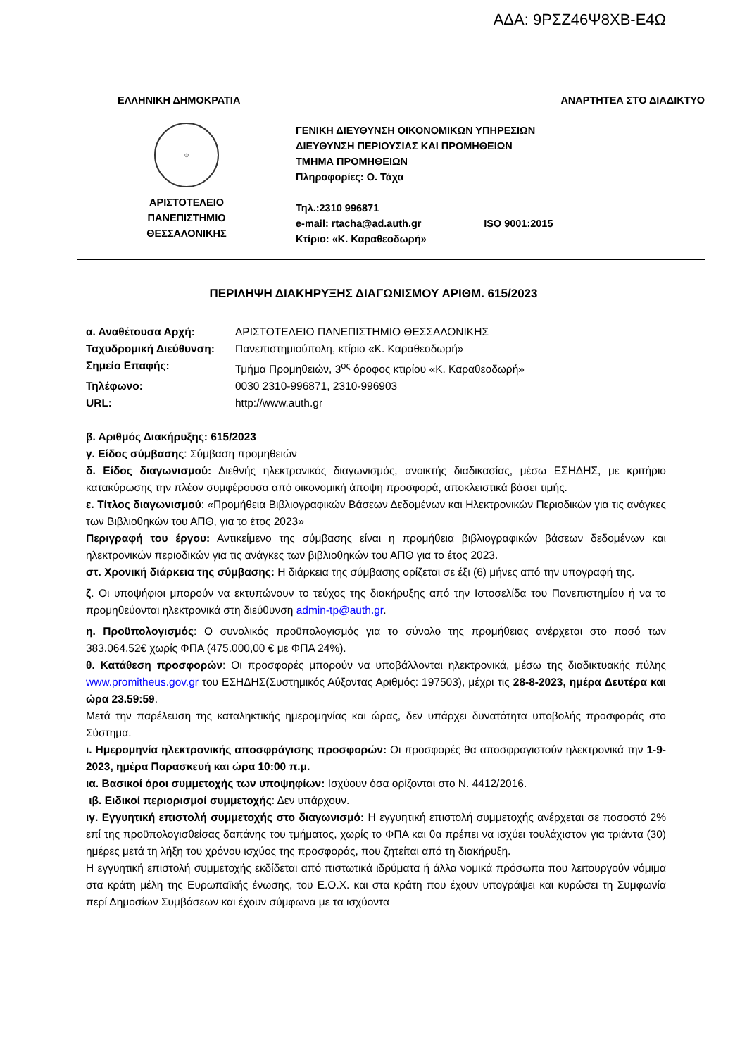ΑΔΑ: 9ΡΣΖ46Ψ8ΧΒ-Ε4Ω
ΕΛΛΗΝΙΚΗ ΔΗΜΟΚΡΑΤΙΑ ΑΝΑΡΤΗΤΕΑ ΣΤΟ ΔΙΑΔΙΚΤΥΟ
☺
ΑΡΙΣΤΟΤΕΛΕΙΟ
ΠΑΝΕΠΙΣΤΗΜΙΟ
ΘΕΣΣΑΛΟΝΙΚΗΣ
ΓΕΝΙΚΗ ΔΙΕΥΘΥΝΣΗ ΟΙΚΟΝΟΜΙΚΩΝ ΥΠΗΡΕΣΙΩΝ
ΔΙΕΥΘΥΝΣΗ ΠΕΡΙΟΥΣΙΑΣ ΚΑΙ ΠΡΟΜΗΘΕΙΩΝ
ΤΜΗΜΑ ΠΡΟΜΗΘΕΙΩΝ
Πληροφορίες: Ο. Τάχα
Τηλ.:2310 996871
e-mail: rtacha@ad.auth.gr ISO 9001:2015
Κτίριο: «Κ. Καραθεοδωρή»
ΠΕΡΙΛΗΨΗ ΔΙΑΚΗΡΥΞΗΣ ΔΙΑΓΩΝΙΣΜΟΥ ΑΡΙΘΜ. 615/2023
α. Αναθέτουσα Αρχή: ΑΡΙΣΤΟΤΕΛΕΙΟ ΠΑΝΕΠΙΣΤΗΜΙΟ ΘΕΣΣΑΛΟΝΙΚΗΣ
Ταχυδρομική Διεύθυνση: Πανεπιστημιούπολη, κτίριο «Κ. Καραθεοδωρή»
Σημείο Επαφής: Τμήμα Προμηθειών, 3<sup>ος</sup> όροφος κτιρίου «Κ. Καραθεοδωρή»
Τηλέφωνο: 0030 2310-996871, 2310-996903
URL: http://www.auth.gr
β. Αριθμός Διακήρυξης: 615/2023
γ. Είδος σύμβασης: Σύμβαση προμηθειών
δ. Είδος διαγωνισμού: Διεθνής ηλεκτρονικός διαγωνισμός, ανοικτής διαδικασίας, μέσω ΕΣΗΔΗΣ, με κριτήριο κατακύρωσης την πλέον συμφέρουσα από οικονομική άποψη προσφορά, αποκλειστικά βάσει τιμής.
ε. Τίτλος διαγωνισμού: «Προμήθεια Βιβλιογραφικών Βάσεων Δεδομένων και Ηλεκτρονικών Περιοδικών για τις ανάγκες των Βιβλιοθηκών του ΑΠΘ, για το έτος 2023»
Περιγραφή του έργου: Αντικείμενο της σύμβασης είναι η προμήθεια βιβλιογραφικών βάσεων δεδομένων και ηλεκτρονικών περιοδικών για τις ανάγκες των βιβλιοθηκών του ΑΠΘ για το έτος 2023.
στ. Χρονική διάρκεια της σύμβασης: Η διάρκεια της σύμβασης ορίζεται σε έξι (6) μήνες από την υπογραφή της.
ζ. Οι υποψήφιοι μπορούν να εκτυπώνουν το τεύχος της διακήρυξης από την Ιστοσελίδα του Πανεπιστημίου ή να το προμηθεύονται ηλεκτρονικά στη διεύθυνση admin-tp@auth.gr.
η. Προϋπολογισμός: Ο συνολικός προϋπολογισμός για το σύνολο της προμήθειας ανέρχεται στο ποσό των 383.064,52€ χωρίς ΦΠΑ (475.000,00 € με ΦΠΑ 24%).
θ. Κατάθεση προσφορών: Οι προσφορές μπορούν να υποβάλλονται ηλεκτρονικά, μέσω της διαδικτυακής πύλης www.promitheus.gov.gr του ΕΣΗΔΗΣ(Συστημικός Αύξοντας Αριθμός: 197503), μέχρι τις 28-8-2023, ημέρα Δευτέρα και ώρα 23.59:59.
Μετά την παρέλευση της καταληκτικής ημερομηνίας και ώρας, δεν υπάρχει δυνατότητα υποβολής προσφοράς στο Σύστημα.
ι. Ημερομηνία ηλεκτρονικής αποσφράγισης προσφορών: Οι προσφορές θα αποσφραγιστούν ηλεκτρονικά την 1-9-2023, ημέρα Παρασκευή και ώρα 10:00 π.μ.
ια. Βασικοί όροι συμμετοχής των υποψηφίων: Ισχύουν όσα ορίζονται στο Ν. 4412/2016.
ιβ. Ειδικοί περιορισμοί συμμετοχής: Δεν υπάρχουν.
ιγ. Εγγυητική επιστολή συμμετοχής στο διαγωνισμό: Η εγγυητική επιστολή συμμετοχής ανέρχεται σε ποσοστό 2% επί της προϋπολογισθείσας δαπάνης του τμήματος, χωρίς το ΦΠΑ και θα πρέπει να ισχύει τουλάχιστον για τριάντα (30) ημέρες μετά τη λήξη του χρόνου ισχύος της προσφοράς, που ζητείται από τη διακήρυξη.
Η εγγυητική επιστολή συμμετοχής εκδίδεται από πιστωτικά ιδρύματα ή άλλα νομικά πρόσωπα που λειτουργούν νόμιμα στα κράτη μέλη της Ευρωπαϊκής ένωσης, του Ε.Ο.Χ. και στα κράτη που έχουν υπογράψει και κυρώσει τη Συμφωνία περί Δημοσίων Συμβάσεων και έχουν σύμφωνα με τα ισχύοντα